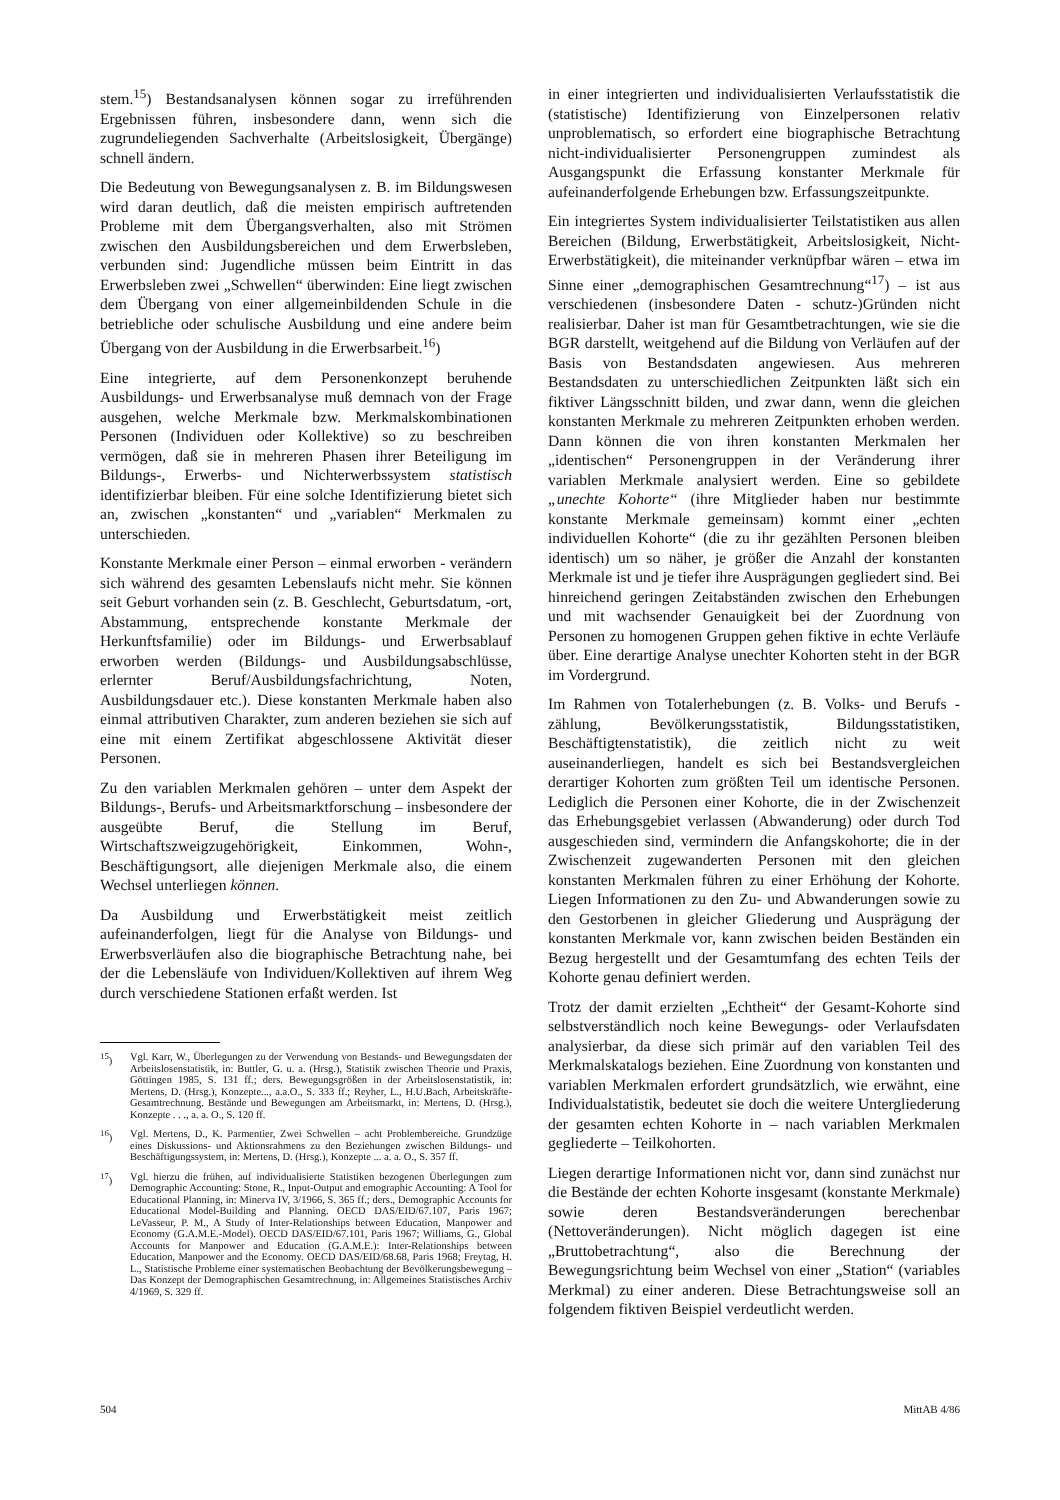stem.<sup>15</sup>) Bestandsanalysen können sogar zu irreführenden Ergebnissen führen, insbesondere dann, wenn sich die zugrundeliegenden Sachverhalte (Arbeitslosigkeit, Übergänge) schnell ändern.
Die Bedeutung von Bewegungsanalysen z. B. im Bildungswesen wird daran deutlich, daß die meisten empirisch auftretenden Probleme mit dem Übergangsverhalten, also mit Strömen zwischen den Ausbildungsbereichen und dem Erwerbsleben, verbunden sind: Jugendliche müssen beim Eintritt in das Erwerbsleben zwei „Schwellen“ überwinden: Eine liegt zwischen dem Übergang von einer allgemeinbildenden Schule in die betriebliche oder schulische Ausbildung und eine andere beim Übergang von der Ausbildung in die Erwerbsarbeit.<sup>16</sup>)
Eine integrierte, auf dem Personenkonzept beruhende Ausbildungs- und Erwerbsanalyse muß demnach von der Frage ausgehen, welche Merkmale bzw. Merkmalskombinationen Personen (Individuen oder Kollektive) so zu beschreiben vermögen, daß sie in mehreren Phasen ihrer Beteiligung im Bildungs-, Erwerbs- und Nichterwerbssystem statistisch identifizierbar bleiben. Für eine solche Identifizierung bietet sich an, zwischen „konstanten“ und „variablen“ Merkmalen zu unterschieden.
Konstante Merkmale einer Person – einmal erworben - verändern sich während des gesamten Lebenslaufs nicht mehr. Sie können seit Geburt vorhanden sein (z. B. Geschlecht, Geburtsdatum, -ort, Abstammung, entsprechende konstante Merkmale der Herkunftsfamilie) oder im Bildungs- und Erwerbsablauf erworben werden (Bildungs- und Ausbildungsabschlüsse, erlernter Beruf/Ausbildungsfachrichtung, Noten, Ausbildungsdauer etc.). Diese konstanten Merkmale haben also einmal attributiven Charakter, zum anderen beziehen sie sich auf eine mit einem Zertifikat abgeschlossene Aktivität dieser Personen.
Zu den variablen Merkmalen gehören – unter dem Aspekt der Bildungs-, Berufs- und Arbeitsmarktforschung – insbesondere der ausgeübte Beruf, die Stellung im Beruf, Wirtschaftszweigzugehörigkeit, Einkommen, Wohn-, Beschäftigungsort, alle diejenigen Merkmale also, die einem Wechsel unterliegen können.
Da Ausbildung und Erwerbstätigkeit meist zeitlich aufeinanderfolgen, liegt für die Analyse von Bildungs- und Erwerbsverläufen also die biographische Betrachtung nahe, bei der die Lebensläufe von Individuen/Kollektiven auf ihrem Weg durch verschiedene Stationen erfaßt werden. Ist
<sup>15</sup>) Vgl. Karr, W., Überlegungen zu der Verwendung von Bestands- und Bewegungsdaten der Arbeitslosenstatistik, in: Buttler, G. u. a. (Hrsg.), Statistik zwischen Theorie und Praxis, Göttingen 1985, S. 131 ff.; ders. Bewegungsgrößen in der Arbeitslosenstatistik, in: Mertens, D. (Hrsg.), Konzepte..., a.a.O., S. 333 ff.; Reyher, L., H.U.Bach, Arbeitskräfte-Gesamtrechnung. Bestände und Bewegungen am Arbeitsmarkt, in: Mertens, D. (Hrsg.), Konzepte . . ., a. a. O., S. 120 ff.
<sup>16</sup>) Vgl. Mertens, D., K. Parmentier, Zwei Schwellen – acht Problembereiche. Grundzüge eines Diskussions- und Aktionsrahmens zu den Beziehungen zwischen Bildungs- und Beschäftigungssystem, in: Mertens, D. (Hrsg.), Konzepte ... a. a. O., S. 357 ff.
<sup>17</sup>) Vgl. hierzu die frühen, auf individualisierte Statistiken bezogenen Überlegungen zum Demographic Accounting: Stone, R., Input-Output and emographic Accounting: A Tool for Educational Planning, in: Minerva IV, 3/1966, S. 365 ff.; ders., Demographic Accounts for Educational Model-Building and Planning. OECD DAS/EID/67.107, Paris 1967; LeVasseur, P. M., A Study of Inter-Relationships between Education, Manpower and Economy (G.A.M.E.-Model). OECD DAS/EID/67.101, Paris 1967; Williams, G., Global Accounts for Manpower and Education (G.A.M.E.): Inter-Relationships between Education, Manpower and the Economy. OECD DAS/EID/68.68, Paris 1968; Freytag, H. L., Statistische Probleme einer systematischen Beobachtung der Bevölkerungsbewegung – Das Konzept der Demographischen Gesamtrechnung, in: Allgemeines Statistisches Archiv 4/1969, S. 329 ff.
in einer integrierten und individualisierten Verlaufsstatistik die (statistische) Identifizierung von Einzelpersonen relativ unproblematisch, so erfordert eine biographische Betrachtung nicht-individualisierter Personengruppen zumindest als Ausgangspunkt die Erfassung konstanter Merkmale für aufeinanderfolgende Erhebungen bzw. Erfassungszeitpunkte.
Ein integriertes System individualisierter Teilstatistiken aus allen Bereichen (Bildung, Erwerbstätigkeit, Arbeitslosigkeit, Nicht-Erwerbstätigkeit), die miteinander verknüpfbar wären – etwa im Sinne einer „demographischen Gesamtrechnung“<sup>17</sup>) – ist aus verschiedenen (insbesondere Daten - schutz-)Gründen nicht realisierbar. Daher ist man für Gesamtbetrachtungen, wie sie die BGR darstellt, weitgehend auf die Bildung von Verläufen auf der Basis von Bestandsdaten angewiesen. Aus mehreren Bestandsdaten zu unterschiedlichen Zeitpunkten läßt sich ein fiktiver Längsschnitt bilden, und zwar dann, wenn die gleichen konstanten Merkmale zu mehreren Zeitpunkten erhoben werden. Dann können die von ihren konstanten Merkmalen her „identischen“ Personengruppen in der Veränderung ihrer variablen Merkmale analysiert werden. Eine so gebildete „unechte Kohorte“ (ihre Mitglieder haben nur bestimmte konstante Merkmale gemeinsam) kommt einer „echten individuellen Kohorte“ (die zu ihr gezählten Personen bleiben identisch) um so näher, je größer die Anzahl der konstanten Merkmale ist und je tiefer ihre Ausprägungen gegliedert sind. Bei hinreichend geringen Zeitabständen zwischen den Erhebungen und mit wachsender Genauigkeit bei der Zuordnung von Personen zu homogenen Gruppen gehen fiktive in echte Verläufe über. Eine derartige Analyse unechter Kohorten steht in der BGR im Vordergrund.
Im Rahmen von Totalerhebungen (z. B. Volks- und Berufs - zählung, Bevölkerungsstatistik, Bildungsstatistiken, Beschäftigtenstatistik), die zeitlich nicht zu weit auseinanderliegen, handelt es sich bei Bestandsvergleichen derartiger Kohorten zum größten Teil um identische Personen. Lediglich die Personen einer Kohorte, die in der Zwischenzeit das Erhebungsgebiet verlassen (Abwanderung) oder durch Tod ausgeschieden sind, vermindern die Anfangskohorte; die in der Zwischenzeit zugewanderten Personen mit den gleichen konstanten Merkmalen führen zu einer Erhöhung der Kohorte. Liegen Informationen zu den Zu- und Abwanderungen sowie zu den Gestorbenen in gleicher Gliederung und Ausprägung der konstanten Merkmale vor, kann zwischen beiden Beständen ein Bezug hergestellt und der Gesamtumfang des echten Teils der Kohorte genau definiert werden.
Trotz der damit erzielten „Echtheit“ der Gesamt-Kohorte sind selbstverständlich noch keine Bewegungs- oder Verlaufsdaten analysierbar, da diese sich primär auf den variablen Teil des Merkmalskatalogs beziehen. Eine Zuordnung von konstanten und variablen Merkmalen erfordert grundsätzlich, wie erwähnt, eine Individualstatistik, bedeutet sie doch die weitere Untergliederung der gesamten echten Kohorte in – nach variablen Merkmalen gegliederte – Teilkohorten.
Liegen derartige Informationen nicht vor, dann sind zunächst nur die Bestände der echten Kohorte insgesamt (konstante Merkmale) sowie deren Bestandsveränderungen berechenbar (Nettoveränderungen). Nicht möglich dagegen ist eine „Bruttobetrachtung“, also die Berechnung der Bewegungsrichtung beim Wechsel von einer „Station“ (variables Merkmal) zu einer anderen. Diese Betrachtungsweise soll an folgendem fiktiven Beispiel verdeutlicht werden.
504 MittAB 4/86